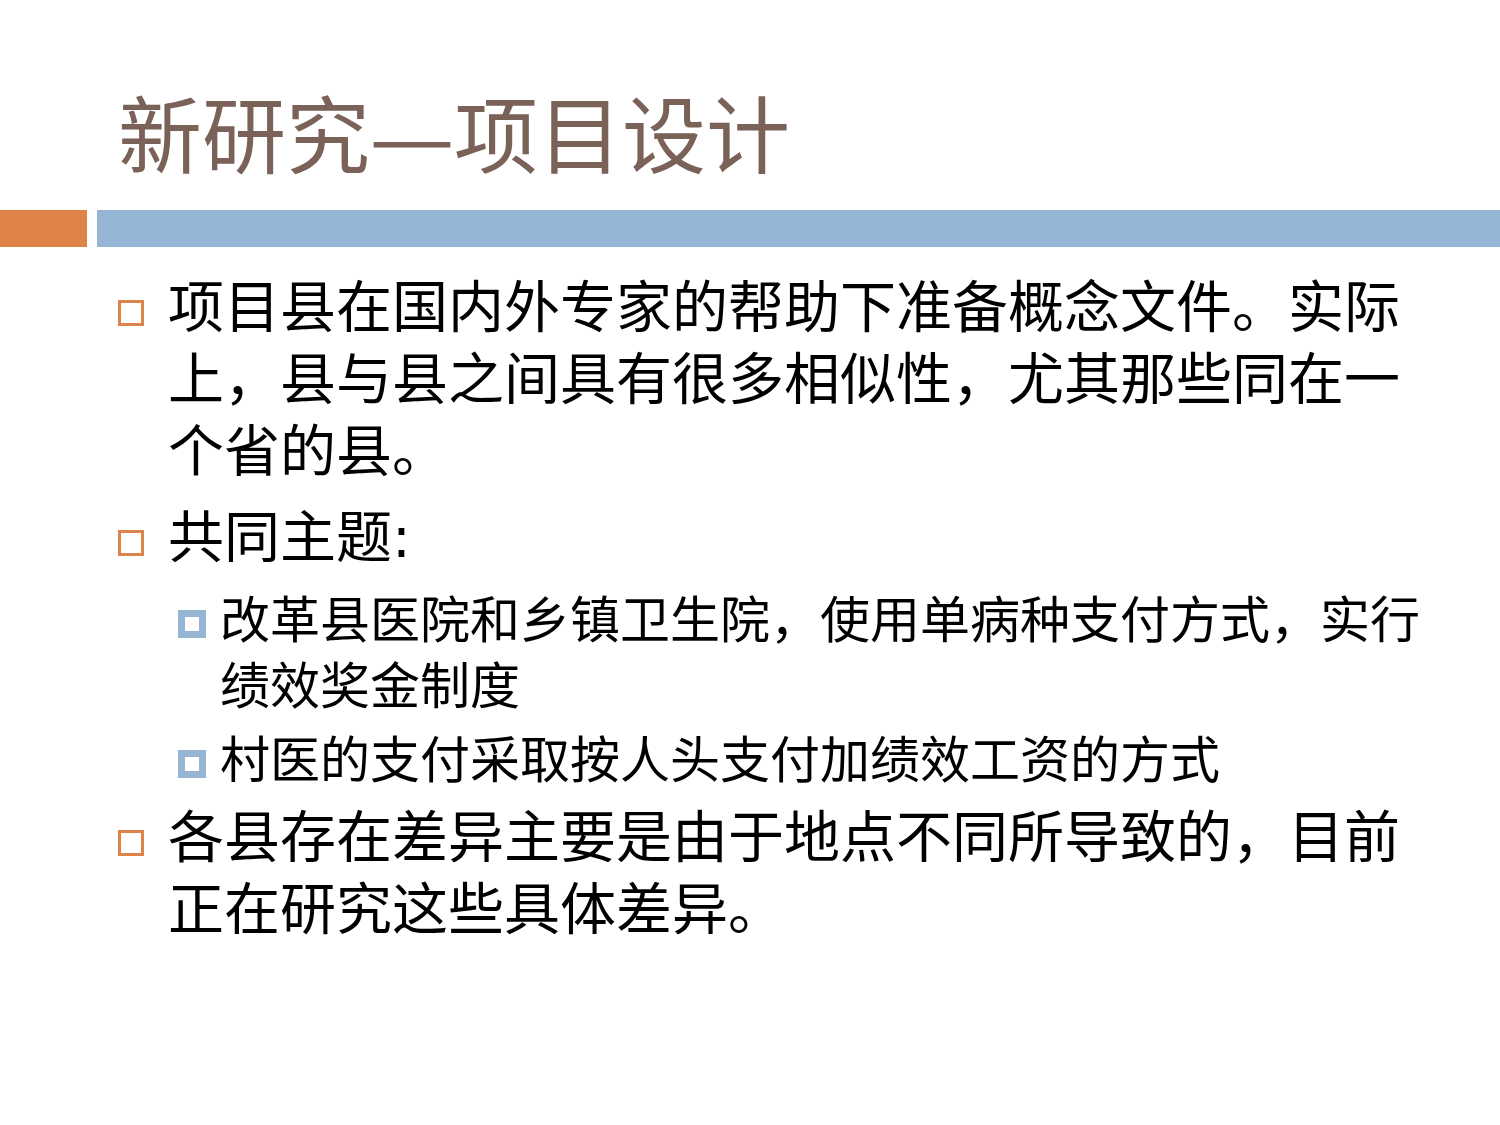新研究—项目设计
项目县在国内外专家的帮助下准备概念文件。实际上，县与县之间具有很多相似性，尤其那些同在一个省的县。
共同主题:
改革县医院和乡镇卫生院，使用单病种支付方式，实行绩效奖金制度
村医的支付采取按人头支付加绩效工资的方式
各县存在差异主要是由于地点不同所导致的，目前正在研究这些具体差异。